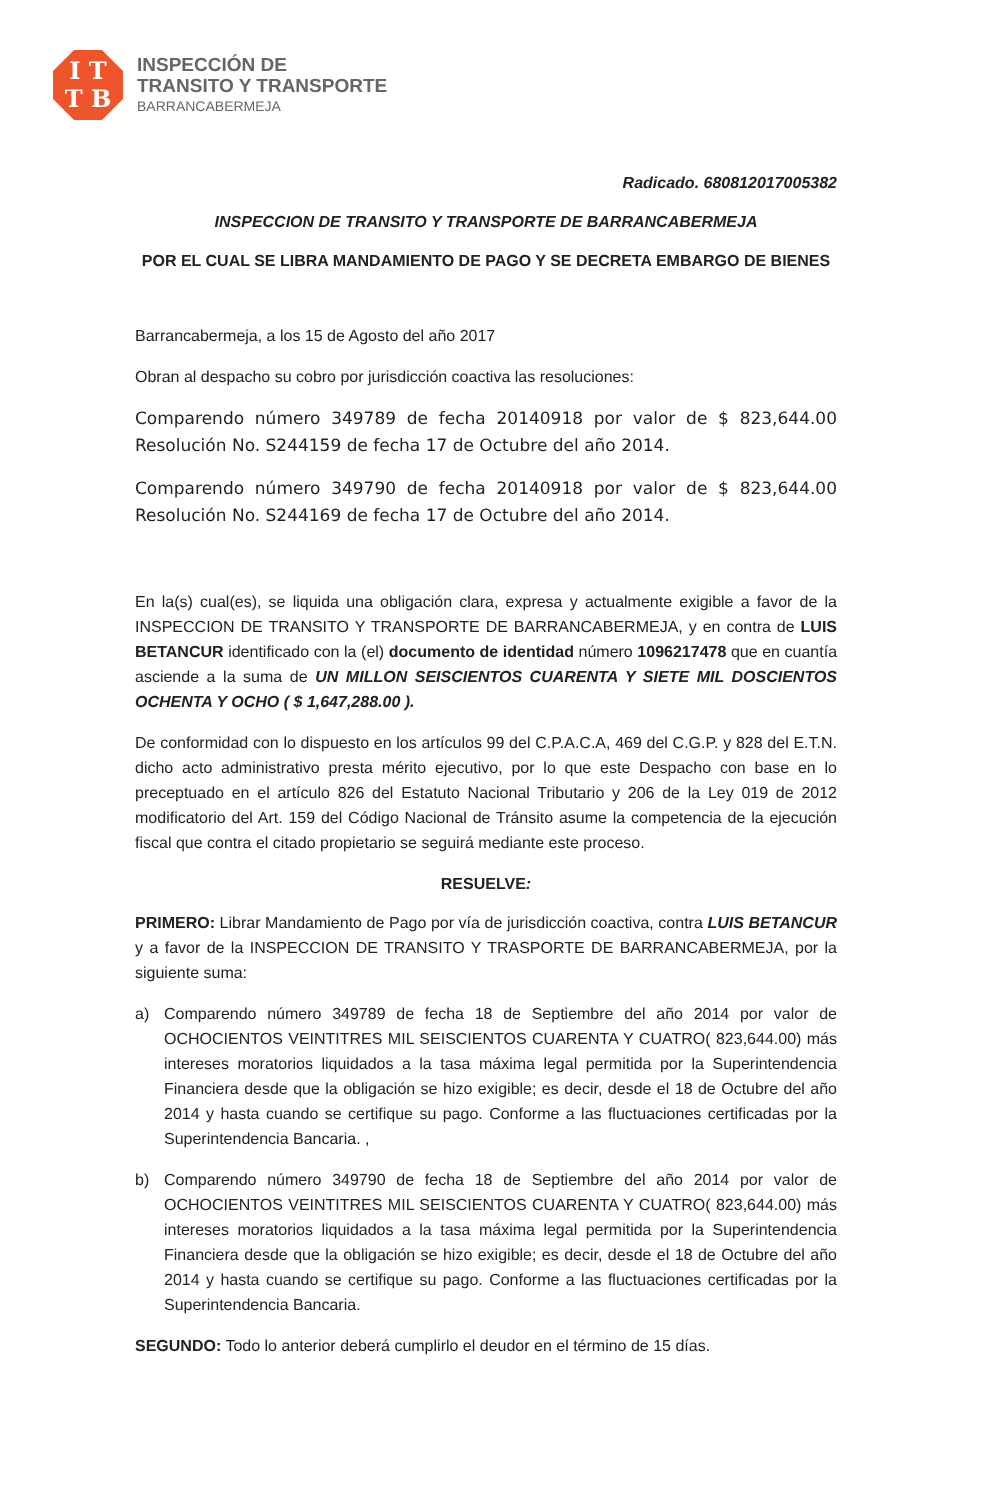I T
T B
INSPECCIÓN DE
TRANSITO Y TRANSPORTE
BARRANCABERMEJA
Radicado. 680812017005382
INSPECCION DE TRANSITO Y TRANSPORTE DE BARRANCABERMEJA
POR EL CUAL SE LIBRA MANDAMIENTO DE PAGO Y SE DECRETA EMBARGO DE BIENES
Barrancabermeja, a los 15 de Agosto del año 2017
Obran al despacho su cobro por jurisdicción coactiva las resoluciones:
Comparendo número 349789 de fecha 20140918 por valor de $ 823,644.00 Resolución No. S244159 de fecha 17 de Octubre del año 2014.
Comparendo número 349790 de fecha 20140918 por valor de $ 823,644.00 Resolución No. S244169 de fecha 17 de Octubre del año 2014.
En la(s) cual(es), se liquida una obligación clara, expresa y actualmente exigible a favor de la INSPECCION DE TRANSITO Y TRANSPORTE DE BARRANCABERMEJA, y en contra de LUIS BETANCUR identificado con la (el) documento de identidad número 1096217478 que en cuantía asciende a la suma de UN MILLON SEISCIENTOS CUARENTA Y SIETE MIL DOSCIENTOS OCHENTA Y OCHO ( $ 1,647,288.00 ).
De conformidad con lo dispuesto en los artículos 99 del C.P.A.C.A, 469 del C.G.P. y 828 del E.T.N. dicho acto administrativo presta mérito ejecutivo, por lo que este Despacho con base en lo preceptuado en el artículo 826 del Estatuto Nacional Tributario y 206 de la Ley 019 de 2012 modificatorio del Art. 159 del Código Nacional de Tránsito asume la competencia de la ejecución fiscal que contra el citado propietario se seguirá mediante este proceso.
RESUELVE:
PRIMERO: Librar Mandamiento de Pago por vía de jurisdicción coactiva, contra LUIS BETANCUR y a favor de la INSPECCION DE TRANSITO Y TRASPORTE DE BARRANCABERMEJA, por la siguiente suma:
a) Comparendo número 349789 de fecha 18 de Septiembre del año 2014 por valor de OCHOCIENTOS VEINTITRES MIL SEISCIENTOS CUARENTA Y CUATRO( 823,644.00) más intereses moratorios liquidados a la tasa máxima legal permitida por la Superintendencia Financiera desde que la obligación se hizo exigible; es decir, desde el 18 de Octubre del año 2014 y hasta cuando se certifique su pago. Conforme a las fluctuaciones certificadas por la Superintendencia Bancaria. ,
b) Comparendo número 349790 de fecha 18 de Septiembre del año 2014 por valor de OCHOCIENTOS VEINTITRES MIL SEISCIENTOS CUARENTA Y CUATRO( 823,644.00) más intereses moratorios liquidados a la tasa máxima legal permitida por la Superintendencia Financiera desde que la obligación se hizo exigible; es decir, desde el 18 de Octubre del año 2014 y hasta cuando se certifique su pago. Conforme a las fluctuaciones certificadas por la Superintendencia Bancaria.
SEGUNDO: Todo lo anterior deberá cumplirlo el deudor en el término de 15 días.